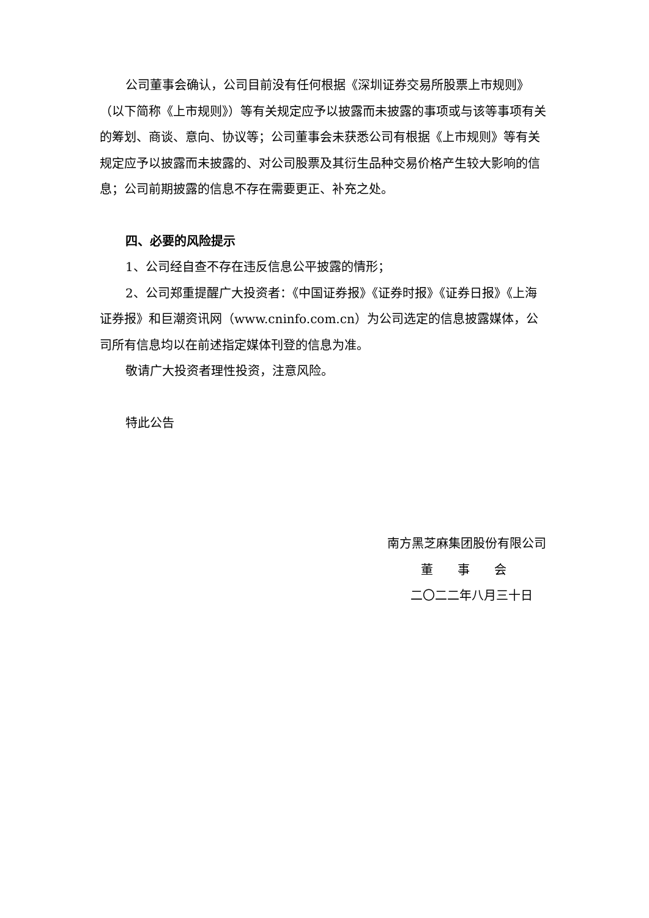公司董事会确认，公司目前没有任何根据《深圳证券交易所股票上市规则》（以下简称《上市规则》）等有关规定应予以披露而未披露的事项或与该等事项有关的筹划、商谈、意向、协议等；公司董事会未获悉公司有根据《上市规则》等有关规定应予以披露而未披露的、对公司股票及其衍生品种交易价格产生较大影响的信息；公司前期披露的信息不存在需要更正、补充之处。
四、必要的风险提示
1、公司经自查不存在违反信息公平披露的情形；
2、公司郑重提醒广大投资者：《中国证券报》《证券时报》《证券日报》《上海证券报》和巨潮资讯网（www.cninfo.com.cn）为公司选定的信息披露媒体，公司所有信息均以在前述指定媒体刊登的信息为准。
敬请广大投资者理性投资，注意风险。
特此公告
南方黑芝麻集团股份有限公司
董　　事　　会
二〇二二年八月三十日